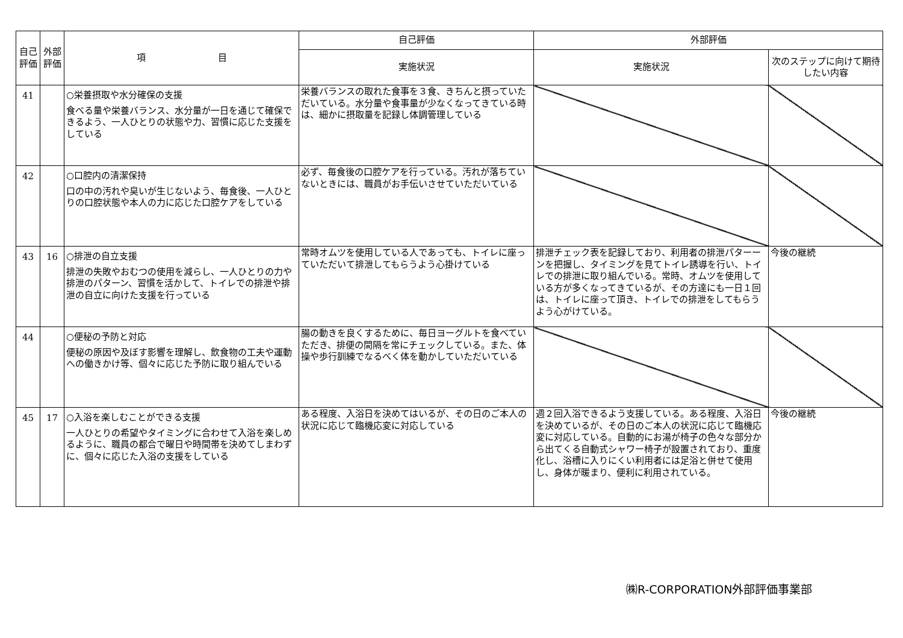| 自己評価 | 外部評価 | 項 目 | 自己評価 | 外部評価 | |
| --- | --- | --- | --- | --- | --- |
| | | | 実施状況 | 実施状況 | 次のステップに向けて期待したい内容 |
| 41 | | ○栄養摂取や水分確保の支援 食べる量や栄養バランス、水分量が一日を通じて確保できるよう、一人ひとりの状態や力、習慣に応じた支援をしている | 栄養バランスの取れた食事を３食、きちんと摂っていただいている。水分量や食事量が少なくなってきている時は、細かに摂取量を記録し体調管理している | | |
| 42 | | ○口腔内の清潔保持 口の中の汚れや臭いが生じないよう、毎食後、一人ひとりの口腔状態や本人の力に応じた口腔ケアをしている | 必ず、毎食後の口腔ケアを行っている。汚れが落ちていないときには、職員がお手伝いさせていただいている | | |
| 43 | 16 | ○排泄の自立支援 排泄の失敗やおむつの使用を減らし、一人ひとりの力や排泄のパターン、習慣を活かして、トイレでの排泄や排泄の自立に向けた支援を行っている | 常時オムツを使用している人であっても、トイレに座っていただいて排泄してもらうよう心掛けている | 排泄チェック表を記録しており、利用者の排泄パターーンを把握し、タイミングを見てトイレ誘導を行い、トイレでの排泄に取り組んでいる。常時、オムツを使用している方が多くなってきているが、その方達にも一日１回は、トイレに座って頂き、トイレでの排泄をしてもらうよう心がけている。 | 今後の継続 |
| 44 | | ○便秘の予防と対応 便秘の原因や及ぼす影響を理解し、飲食物の工夫や運動への働きかけ等、個々に応じた予防に取り組んでいる | 腸の動きを良くするために、毎日ヨーグルトを食べていただき、排便の間隔を常にチェックしている。また、体操や歩行訓練でなるべく体を動かしていただいている | | |
| 45 | 17 | ○入浴を楽しむことができる支援 一人ひとりの希望やタイミングに合わせて入浴を楽しめるように、職員の都合で曜日や時間帯を決めてしまわずに、個々に応じた入浴の支援をしている | ある程度、入浴日を決めてはいるが、その日のご本人の状況に応じて臨機応変に対応している | 週２回入浴できるよう支援している。ある程度、入浴日を決めているが、その日のご本人の状況に応じて臨機応変に対応している。自動的にお湯が椅子の色々な部分から出てくる自動式シャワー椅子が設置されており、重度化し、浴槽に入りにくい利用者には足浴と併せて使用し、身体が暖まり、便利に利用されている。 | 今後の継続 |
㈱R-CORPORATION外部評価事業部